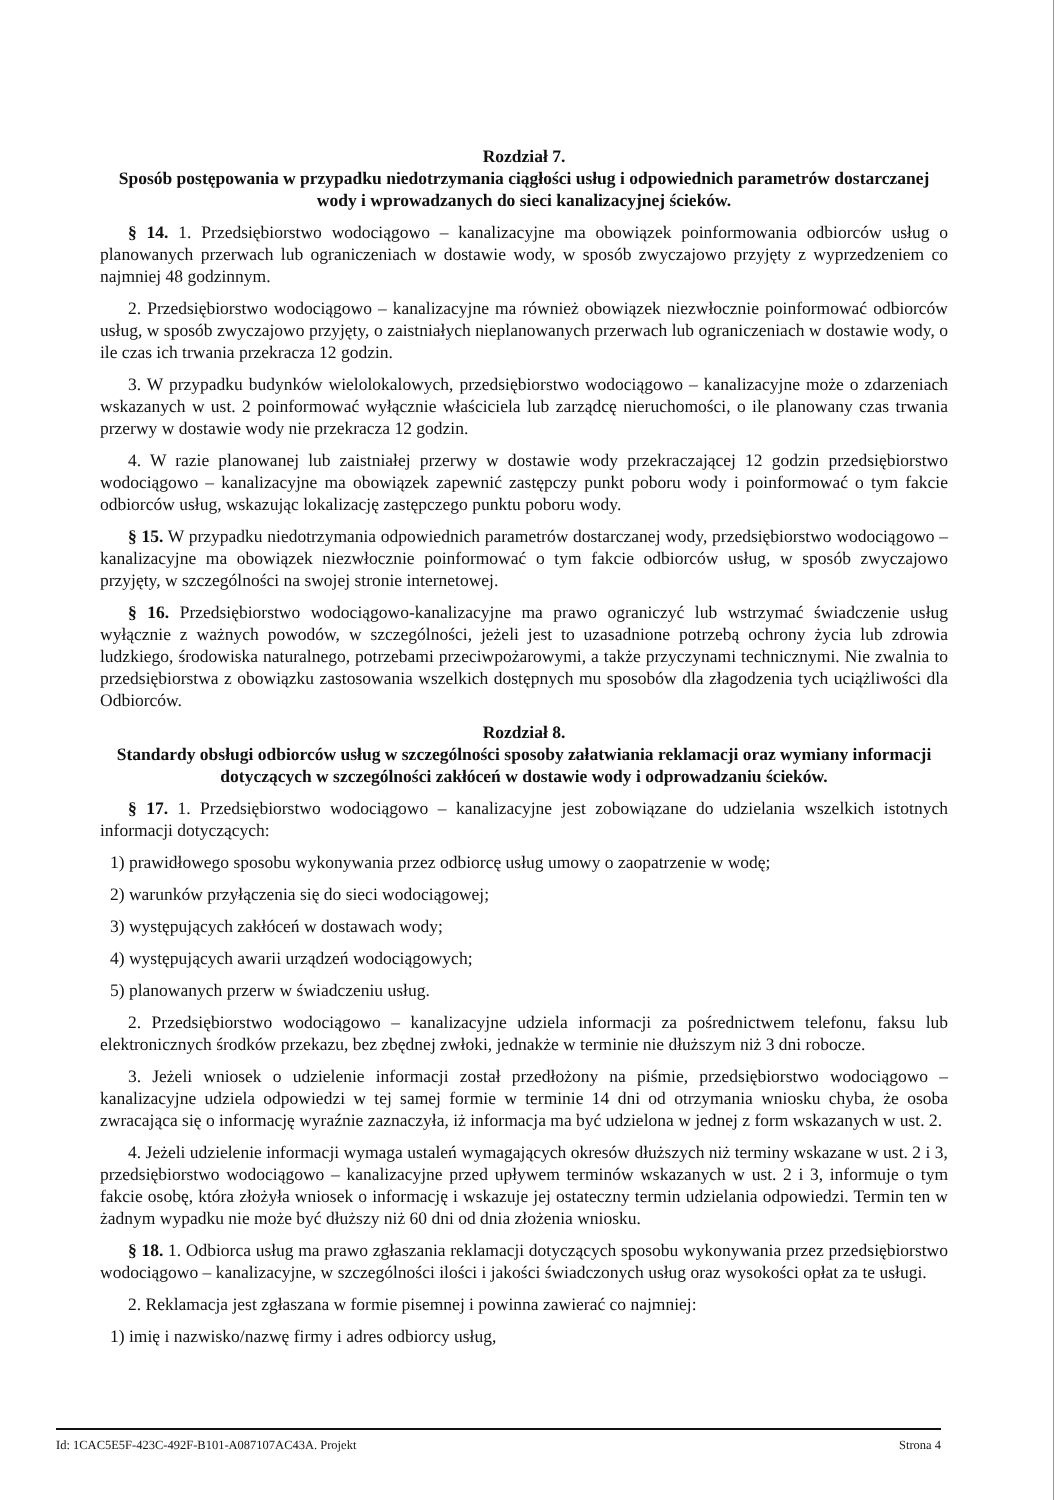Rozdział 7.
Sposób postępowania w przypadku niedotrzymania ciągłości usług i odpowiednich parametrów dostarczanej wody i wprowadzanych do sieci kanalizacyjnej ścieków.
§ 14. 1. Przedsiębiorstwo wodociągowo – kanalizacyjne ma obowiązek poinformowania odbiorców usług o planowanych przerwach lub ograniczeniach w dostawie wody, w sposób zwyczajowo przyjęty z wyprzedzeniem co najmniej 48 godzinnym.
2. Przedsiębiorstwo wodociągowo – kanalizacyjne ma również obowiązek niezwłocznie poinformować odbiorców usług, w sposób zwyczajowo przyjęty, o zaistniałych nieplanowanych przerwach lub ograniczeniach w dostawie wody, o ile czas ich trwania przekracza 12 godzin.
3. W przypadku budynków wielolokalowych, przedsiębiorstwo wodociągowo – kanalizacyjne może o zdarzeniach wskazanych w ust. 2 poinformować wyłącznie właściciela lub zarządcę nieruchomości, o ile planowany czas trwania przerwy w dostawie wody nie przekracza 12 godzin.
4. W razie planowanej lub zaistniałej przerwy w dostawie wody przekraczającej 12 godzin przedsiębiorstwo wodociągowo – kanalizacyjne ma obowiązek zapewnić zastępczy punkt poboru wody i poinformować o tym fakcie odbiorców usług, wskazując lokalizację zastępczego punktu poboru wody.
§ 15. W przypadku niedotrzymania odpowiednich parametrów dostarczanej wody, przedsiębiorstwo wodociągowo – kanalizacyjne ma obowiązek niezwłocznie poinformować o tym fakcie odbiorców usług, w sposób zwyczajowo przyjęty, w szczególności na swojej stronie internetowej.
§ 16. Przedsiębiorstwo wodociągowo-kanalizacyjne ma prawo ograniczyć lub wstrzymać świadczenie usług wyłącznie z ważnych powodów, w szczególności, jeżeli jest to uzasadnione potrzebą ochrony życia lub zdrowia ludzkiego, środowiska naturalnego, potrzebami przeciwpożarowymi, a także przyczynami technicznymi. Nie zwalnia to przedsiębiorstwa z obowiązku zastosowania wszelkich dostępnych mu sposobów dla złagodzenia tych uciążliwości dla Odbiorców.
Rozdział 8.
Standardy obsługi odbiorców usług w szczególności sposoby załatwiania reklamacji oraz wymiany informacji dotyczących w szczególności zakłóceń w dostawie wody i odprowadzaniu ścieków.
§ 17. 1. Przedsiębiorstwo wodociągowo – kanalizacyjne jest zobowiązane do udzielania wszelkich istotnych informacji dotyczących:
1) prawidłowego sposobu wykonywania przez odbiorcę usług umowy o zaopatrzenie w wodę;
2) warunków przyłączenia się do sieci wodociągowej;
3) występujących zakłóceń w dostawach wody;
4) występujących awarii urządzeń wodociągowych;
5) planowanych przerw w świadczeniu usług.
2. Przedsiębiorstwo wodociągowo – kanalizacyjne udziela informacji za pośrednictwem telefonu, faksu lub elektronicznych środków przekazu, bez zbędnej zwłoki, jednakże w terminie nie dłuższym niż 3 dni robocze.
3. Jeżeli wniosek o udzielenie informacji został przedłożony na piśmie, przedsiębiorstwo wodociągowo – kanalizacyjne udziela odpowiedzi w tej samej formie w terminie 14 dni od otrzymania wniosku chyba, że osoba zwracająca się o informację wyraźnie zaznaczyła, iż informacja ma być udzielona w jednej z form wskazanych w ust. 2.
4. Jeżeli udzielenie informacji wymaga ustaleń wymagających okresów dłuższych niż terminy wskazane w ust. 2 i 3, przedsiębiorstwo wodociągowo – kanalizacyjne przed upływem terminów wskazanych w ust. 2 i 3, informuje o tym fakcie osobę, która złożyła wniosek o informację i wskazuje jej ostateczny termin udzielania odpowiedzi. Termin ten w żadnym wypadku nie może być dłuższy niż 60 dni od dnia złożenia wniosku.
§ 18. 1. Odbiorca usług ma prawo zgłaszania reklamacji dotyczących sposobu wykonywania przez przedsiębiorstwo wodociągowo – kanalizacyjne, w szczególności ilości i jakości świadczonych usług oraz wysokości opłat za te usługi.
2. Reklamacja jest zgłaszana w formie pisemnej i powinna zawierać co najmniej:
1) imię i nazwisko/nazwę firmy i adres odbiorcy usług,
Id: 1CAC5E5F-423C-492F-B101-A087107AC43A. Projekt Strona 4